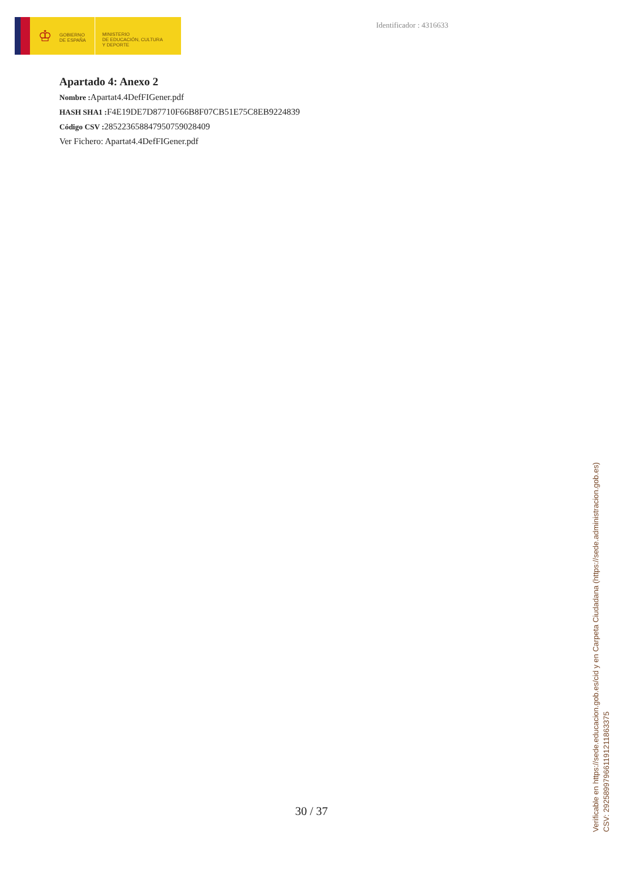♔
GOBIERNO
DE ESPAÑA
MINISTERIO
DE EDUCACIÓN, CULTURA
Y DEPORTE
Identificador : 4316633
Apartado 4: Anexo 2
Nombre : Apartat4.4DefFIGener.pdf
HASH SHA1 : F4E19DE7D87710F66B8F07CB51E75C8EB9224839
Código CSV : 285223658847950759028409
Ver Fichero: Apartat4.4DefFIGener.pdf
30 / 37
Verificable en https://sede.educacion.gob.es/cid y en Carpeta Ciudadana (https://sede.administracion.gob.es)
CSV: 292589979661191211863375